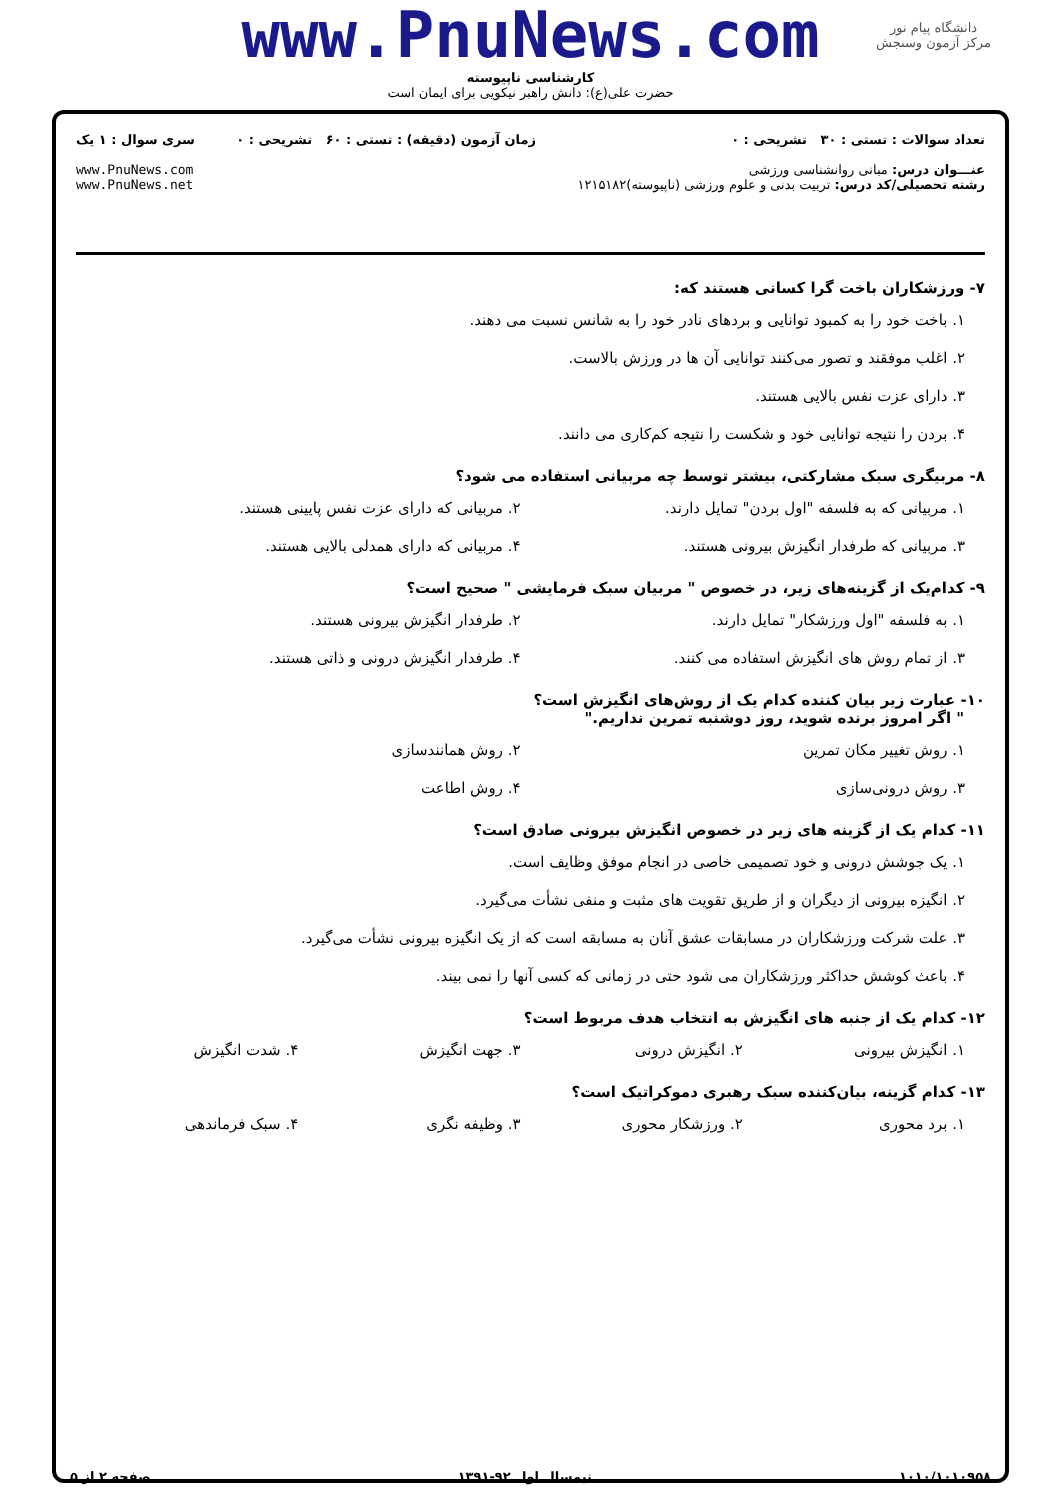دانشگاه پیام نور
مرکز آزمون وسنجش
www.PnuNews.com
کارشناسی ناپیوسته
حضرت علی(ع): دانش راهبر نیکویی برای ایمان است
تعداد سوالات : تستی : ۳۰ تشریحی : ۰
عنـــوان درس: مبانی روانشناسی ورزشی
رشته تحصیلی/کد درس: تربیت بدنی و علوم ورزشی (ناپیوسته)۱۲۱۵۱۸۲
زمان آزمون (دقیقه) : تستی : ۶۰ تشریحی : ۰
سری سوال : ۱ یک
www.PnuNews.com
www.PnuNews.net
۷- ورزشکاران باخت گرا کسانی هستند که:
۱. باخت خود را به کمبود توانایی و بردهای نادر خود را به شانس نسبت می دهند.
۲. اغلب موفقند و تصور می‌کنند توانایی آن ها در ورزش بالاست.
۳. دارای عزت نفس بالایی هستند.
۴. بردن را نتیجه توانایی خود و شکست را نتیجه کم‌کاری می دانند.
۸- مربیگری سبک مشارکتی، بیشتر توسط چه مربیانی استفاده می شود؟
۱. مربیانی که به فلسفه "اول بردن" تمایل دارند. ۲. مربیانی که دارای عزت نفس پایینی هستند.
۳. مربیانی که طرفدار انگیزش بیرونی هستند. ۴. مربیانی که دارای همدلی بالایی هستند.
۹- کدام‌یک از گزینه‌های زیر، در خصوص " مربیان سبک فرمایشی " صحیح است؟
۱. به فلسفه "اول ورزشکار" تمایل دارند. ۲. طرفدار انگیزش بیرونی هستند.
۳. از تمام روش های انگیزش استفاده می کنند. ۴. طرفدار انگیزش درونی و ذاتی هستند.
۱۰- عبارت زیر بیان کننده کدام یک از روش‌های انگیزش است؟
" اگر امروز برنده شوید، روز دوشنبه تمرین نداریم."
۱. روش تغییر مکان تمرین ۲. روش همانندسازی
۳. روش درونی‌سازی ۴. روش اطاعت
۱۱- کدام یک از گزینه های زیر در خصوص انگیزش بیرونی صادق است؟
۱. یک جوشش درونی و خود تصمیمی خاصی در انجام موفق وظایف است.
۲. انگیزه بیرونی از دیگران و از طریق تقویت های مثبت و منفی نشأت می‌گیرد.
۳. علت شرکت ورزشکاران در مسابقات عشق آنان به مسابقه است که از یک انگیزه بیرونی نشأت می‌گیرد.
۴. باعث کوشش حداکثر ورزشکاران می شود حتی در زمانی که کسی آنها را نمی بیند.
۱۲- کدام یک از جنبه های انگیزش به انتخاب هدف مربوط است؟
۱. انگیزش بیرونی ۲. انگیزش درونی ۳. جهت انگیزش ۴. شدت انگیزش
۱۳- کدام گزینه، بیان‌کننده سبک رهبری دموکراتیک است؟
۱. برد محوری ۲. ورزشکار محوری ۳. وظیفه نگری ۴. سبک فرماندهی
۱۰۱۰/۱۰۱۰۹۵۸ نیمسال اول ۹۲-۱۳۹۱ صفحه ۲ از ۵